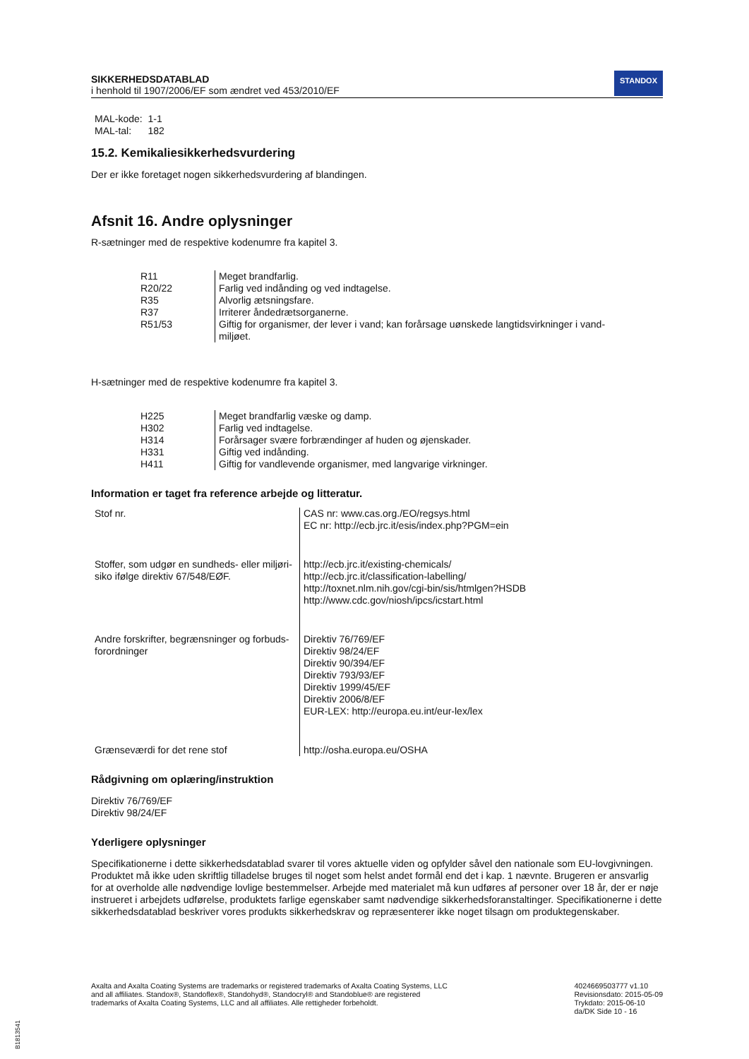SIKKERHEDSDATABLAD
i henhold til 1907/2006/EF som ændret ved 453/2010/EF
STANDOX
MAL-kode: 1-1
MAL-tal: 182
15.2. Kemikaliesikkerhedsvurdering
Der er ikke foretaget nogen sikkerhedsvurdering af blandingen.
Afsnit 16. Andre oplysninger
R-sætninger med de respektive kodenumre fra kapitel 3.
| R11 | Meget brandfarlig. |
| R20/22 | Farlig ved indånding og ved indtagelse. |
| R35 | Alvorlig ætsningsfare. |
| R37 | Irriterer åndedrætsorganerne. |
| R51/53 | Giftig for organismer, der lever i vand; kan forårsage uønskede langtidsvirkninger i vand-miljøet. |
H-sætninger med de respektive kodenumre fra kapitel 3.
| H225 | Meget brandfarlig væske og damp. |
| H302 | Farlig ved indtagelse. |
| H314 | Forårsager svære forbrændinger af huden og øjenskader. |
| H331 | Giftig ved indånding. |
| H411 | Giftig for vandlevende organismer, med langvarige virkninger. |
Information er taget fra reference arbejde og litteratur.
| Stof nr. | CAS nr: www.cas.org./EO/regsys.html EC nr: http://ecb.jrc.it/esis/index.php?PGM=ein |
| Stoffer, som udgør en sundheds- eller miljøri-siko ifølge direktiv 67/548/EØF. | http://ecb.jrc.it/existing-chemicals/ http://ecb.jrc.it/classification-labelling/ http://toxnet.nlm.nih.gov/cgi-bin/sis/htmlgen?HSDB http://www.cdc.gov/niosh/ipcs/icstart.html |
| Andre forskrifter, begrænsninger og forbuds-forordninger | Direktiv 76/769/EF Direktiv 98/24/EF Direktiv 90/394/EF Direktiv 793/93/EF Direktiv 1999/45/EF Direktiv 2006/8/EF EUR-LEX: http://europa.eu.int/eur-lex/lex |
| Grænseværdi for det rene stof | http://osha.europa.eu/OSHA |
Rådgivning om oplæring/instruktion
Direktiv 76/769/EF
Direktiv 98/24/EF
Yderligere oplysninger
Specifikationerne i dette sikkerhedsdatablad svarer til vores aktuelle viden og opfylder såvel den nationale som EU-lovgivningen. Produktet må ikke uden skriftlig tilladelse bruges til noget som helst andet formål end det i kap. 1 nævnte. Brugeren er ansvarlig for at overholde alle nødvendige lovlige bestemmelser. Arbejde med materialet må kun udføres af personer over 18 år, der er nøje instrueret i arbejdets udførelse, produktets farlige egenskaber samt nødvendige sikkerhedsforanstaltinger. Specifikationerne i dette sikkerhedsdatablad beskriver vores produkts sikkerhedskrav og repræsenterer ikke noget tilsagn om produktegenskaber.
Axalta and Axalta Coating Systems are trademarks or registered trademarks of Axalta Coating Systems, LLC and all affiliates. Standox®, Standoflex®, Standohyd®, Standocryl® and Standoblue® are registered trademarks of Axalta Coating Systems, LLC and all affiliates. Alle rettigheder forbeholdt.
4024669503777 v1.10
Revisionsdato: 2015-05-09
Trykdato: 2015-06-10
da/DK Side 10 - 16
B1813541